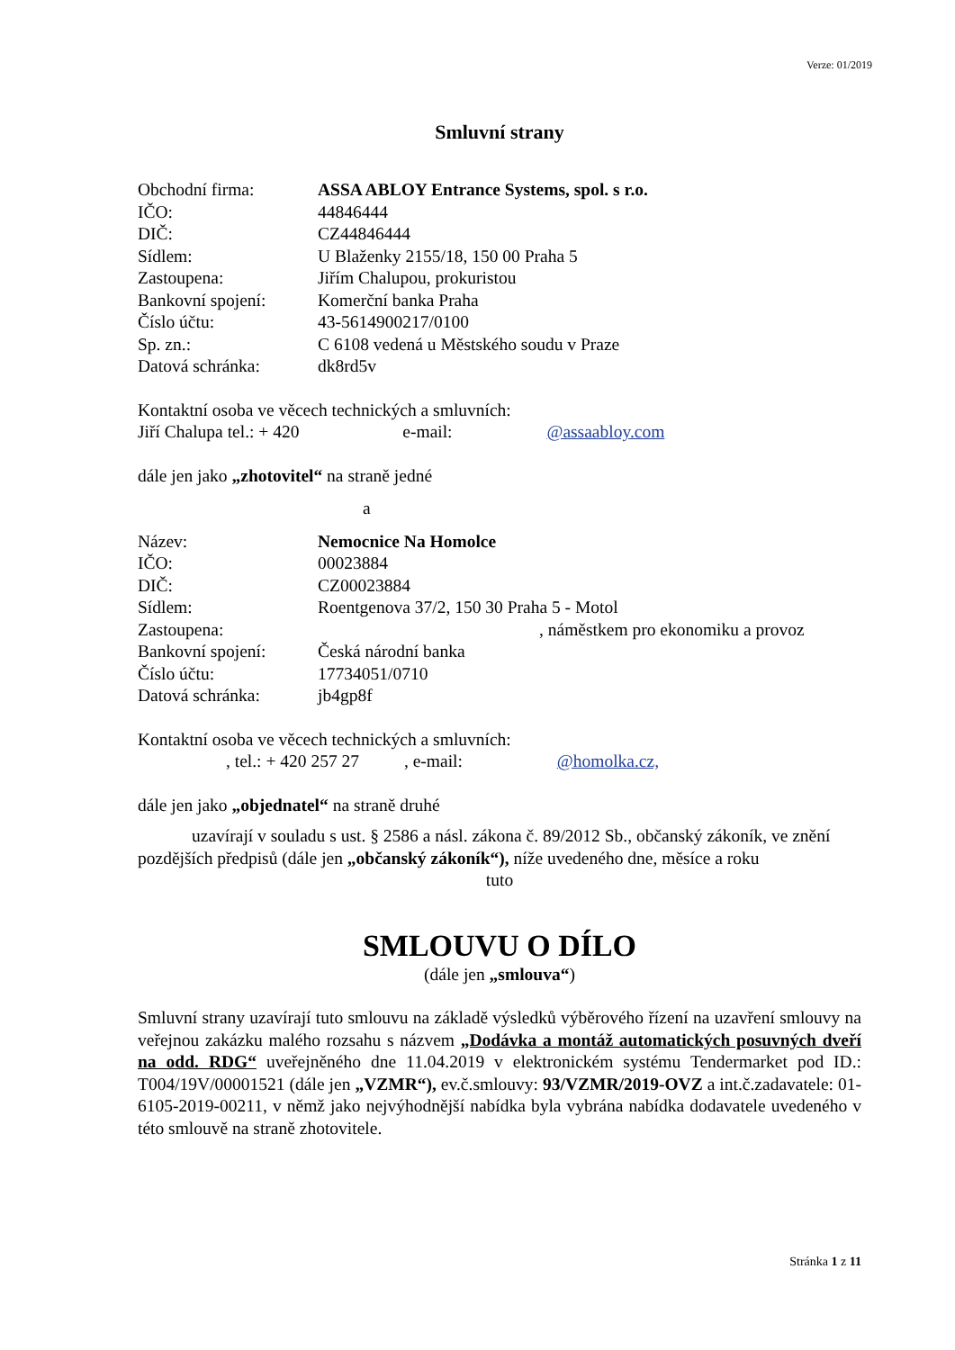Verze: 01/2019
Smluvní strany
| Obchodní firma: | ASSA ABLOY Entrance Systems, spol. s r.o. |
| IČO: | 44846444 |
| DIČ: | CZ44846444 |
| Sídlem: | U Blaženky 2155/18, 150 00 Praha 5 |
| Zastoupena: | Jiřím Chalupou, prokuristou |
| Bankovní spojení: | Komerční banka Praha |
| Číslo účtu: | 43-5614900217/0100 |
| Sp. zn.: | C 6108 vedená u Městského soudu v Praze |
| Datová schránka: | dk8rd5v |
Kontaktní osoba ve věcech technických a smluvních:
Jiří Chalupa tel.: + 420 e-mail: @assaabloy.com
dále jen jako „zhotovitel“ na straně jedné
a
| Název: | Nemocnice Na Homolce |
| IČO: | 00023884 |
| DIČ: | CZ00023884 |
| Sídlem: | Roentgenova 37/2, 150 30 Praha 5 - Motol |
| Zastoupena: | , náměstkem pro ekonomiku a provoz |
| Bankovní spojení: | Česká národní banka |
| Číslo účtu: | 17734051/0710 |
| Datová schránka: | jb4gp8f |
Kontaktní osoba ve věcech technických a smluvních:
, tel.: + 420 257 27 , e-mail: @homolka.cz,
dále jen jako „objednatel“ na straně druhé
uzavírají v souladu s ust. § 2586 a násl. zákona č. 89/2012 Sb., občanský zákoník, ve znění pozdějších předpisů (dále jen „občanský zákoník“), níže uvedeného dne, měsíce a roku
tuto
SMLOUVU O DÍLO
(dále jen „smlouva“)
Smluvní strany uzavírají tuto smlouvu na základě výsledků výběrového řízení na uzavření smlouvy na veřejnou zakázku malého rozsahu s názvem „Dodávka a montáž automatických posuvných dveří na odd. RDG“ uveřejněného dne 11.04.2019 v elektronickém systému Tendermarket pod ID.: T004/19V/00001521 (dále jen „VZMR“), ev.č.smlouvy: 93/VZMR/2019-OVZ a int.č.zadavatele: 01-6105-2019-00211, v němž jako nejvýhodnější nabídka byla vybrána nabídka dodavatele uvedeného v této smlouvě na straně zhotovitele.
Stránka 1 z 11